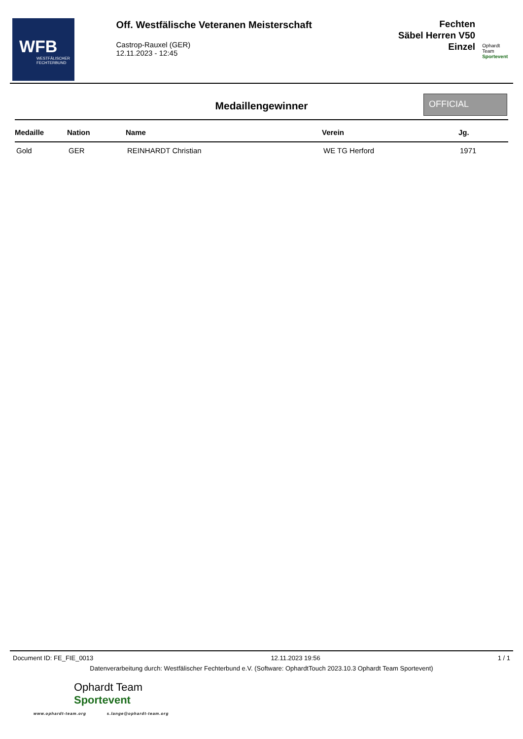WFB
WESTFÄLISCHER
FECHTERBUND
Off. Westfälische Veteranen Meisterschaft
Castrop-Rauxel (GER)
12.11.2023 - 12:45
Fechten
Säbel Herren V50
Einzel
Ophardt Team
Sportevent
Medaillengewinner
OFFICIAL
| Medaille | Nation | Name | Verein | Jg. |
| --- | --- | --- | --- | --- |
| Gold | GER | REINHARDT Christian | WE TG Herford | 1971 |
Document ID: FE_FIE_0013 12.11.2023 19:56 1 / 1
Datenverarbeitung durch: Westfälischer Fechterbund e.V. (Software: OphardtTouch 2023.10.3 Ophardt Team Sportevent)
Ophardt Team
Sportevent
www.ophardt-team.org s.lange@ophardt-team.org